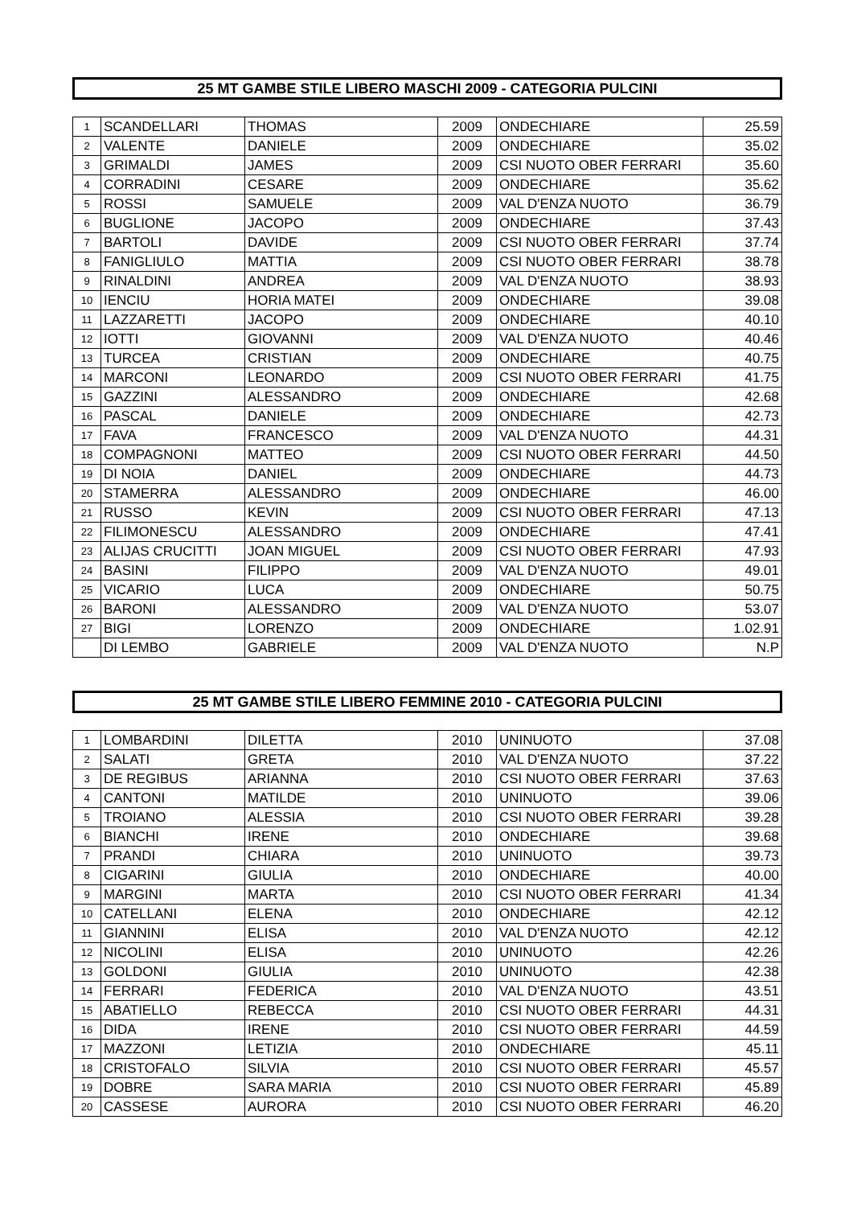25 MT GAMBE STILE LIBERO MASCHI 2009 - CATEGORIA PULCINI
| 1 | SCANDELLARI | THOMAS | 2009 | ONDECHIARE | 25.59 |
| 2 | VALENTE | DANIELE | 2009 | ONDECHIARE | 35.02 |
| 3 | GRIMALDI | JAMES | 2009 | CSI NUOTO OBER FERRARI | 35.60 |
| 4 | CORRADINI | CESARE | 2009 | ONDECHIARE | 35.62 |
| 5 | ROSSI | SAMUELE | 2009 | VAL D'ENZA NUOTO | 36.79 |
| 6 | BUGLIONE | JACOPO | 2009 | ONDECHIARE | 37.43 |
| 7 | BARTOLI | DAVIDE | 2009 | CSI NUOTO OBER FERRARI | 37.74 |
| 8 | FANIGLIULO | MATTIA | 2009 | CSI NUOTO OBER FERRARI | 38.78 |
| 9 | RINALDINI | ANDREA | 2009 | VAL D'ENZA NUOTO | 38.93 |
| 10 | IENCIU | HORIA MATEI | 2009 | ONDECHIARE | 39.08 |
| 11 | LAZZARETTI | JACOPO | 2009 | ONDECHIARE | 40.10 |
| 12 | IOTTI | GIOVANNI | 2009 | VAL D'ENZA NUOTO | 40.46 |
| 13 | TURCEA | CRISTIAN | 2009 | ONDECHIARE | 40.75 |
| 14 | MARCONI | LEONARDO | 2009 | CSI NUOTO OBER FERRARI | 41.75 |
| 15 | GAZZINI | ALESSANDRO | 2009 | ONDECHIARE | 42.68 |
| 16 | PASCAL | DANIELE | 2009 | ONDECHIARE | 42.73 |
| 17 | FAVA | FRANCESCO | 2009 | VAL D'ENZA NUOTO | 44.31 |
| 18 | COMPAGNONI | MATTEO | 2009 | CSI NUOTO OBER FERRARI | 44.50 |
| 19 | DI NOIA | DANIEL | 2009 | ONDECHIARE | 44.73 |
| 20 | STAMERRA | ALESSANDRO | 2009 | ONDECHIARE | 46.00 |
| 21 | RUSSO | KEVIN | 2009 | CSI NUOTO OBER FERRARI | 47.13 |
| 22 | FILIMONESCU | ALESSANDRO | 2009 | ONDECHIARE | 47.41 |
| 23 | ALIJAS CRUCITTI | JOAN MIGUEL | 2009 | CSI NUOTO OBER FERRARI | 47.93 |
| 24 | BASINI | FILIPPO | 2009 | VAL D'ENZA NUOTO | 49.01 |
| 25 | VICARIO | LUCA | 2009 | ONDECHIARE | 50.75 |
| 26 | BARONI | ALESSANDRO | 2009 | VAL D'ENZA NUOTO | 53.07 |
| 27 | BIGI | LORENZO | 2009 | ONDECHIARE | 1.02.91 |
| | DI LEMBO | GABRIELE | 2009 | VAL D'ENZA NUOTO | N.P |
25 MT GAMBE STILE LIBERO FEMMINE 2010 - CATEGORIA PULCINI
| 1 | LOMBARDINI | DILETTA | 2010 | UNINUOTO | 37.08 |
| 2 | SALATI | GRETA | 2010 | VAL D'ENZA NUOTO | 37.22 |
| 3 | DE REGIBUS | ARIANNA | 2010 | CSI NUOTO OBER FERRARI | 37.63 |
| 4 | CANTONI | MATILDE | 2010 | UNINUOTO | 39.06 |
| 5 | TROIANO | ALESSIA | 2010 | CSI NUOTO OBER FERRARI | 39.28 |
| 6 | BIANCHI | IRENE | 2010 | ONDECHIARE | 39.68 |
| 7 | PRANDI | CHIARA | 2010 | UNINUOTO | 39.73 |
| 8 | CIGARINI | GIULIA | 2010 | ONDECHIARE | 40.00 |
| 9 | MARGINI | MARTA | 2010 | CSI NUOTO OBER FERRARI | 41.34 |
| 10 | CATELLANI | ELENA | 2010 | ONDECHIARE | 42.12 |
| 11 | GIANNINI | ELISA | 2010 | VAL D'ENZA NUOTO | 42.12 |
| 12 | NICOLINI | ELISA | 2010 | UNINUOTO | 42.26 |
| 13 | GOLDONI | GIULIA | 2010 | UNINUOTO | 42.38 |
| 14 | FERRARI | FEDERICA | 2010 | VAL D'ENZA NUOTO | 43.51 |
| 15 | ABATIELLO | REBECCA | 2010 | CSI NUOTO OBER FERRARI | 44.31 |
| 16 | DIDA | IRENE | 2010 | CSI NUOTO OBER FERRARI | 44.59 |
| 17 | MAZZONI | LETIZIA | 2010 | ONDECHIARE | 45.11 |
| 18 | CRISTOFALO | SILVIA | 2010 | CSI NUOTO OBER FERRARI | 45.57 |
| 19 | DOBRE | SARA MARIA | 2010 | CSI NUOTO OBER FERRARI | 45.89 |
| 20 | CASSESE | AURORA | 2010 | CSI NUOTO OBER FERRARI | 46.20 |